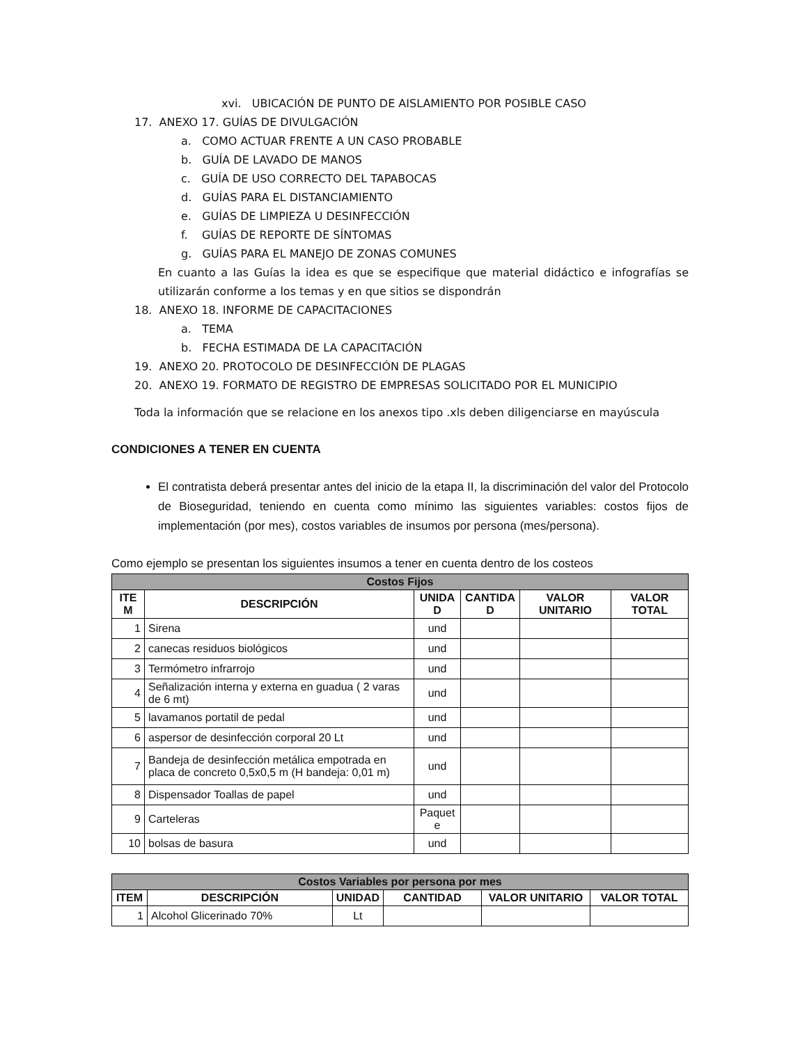xvi. UBICACIÓN DE PUNTO DE AISLAMIENTO POR POSIBLE CASO
17. ANEXO 17. GUÍAS DE DIVULGACIÓN
a. COMO ACTUAR FRENTE A UN CASO PROBABLE
b. GUÍA DE LAVADO DE MANOS
c. GUÍA DE USO CORRECTO DEL TAPABOCAS
d. GUÍAS PARA EL DISTANCIAMIENTO
e. GUÍAS DE LIMPIEZA U DESINFECCIÓN
f. GUÍAS DE REPORTE DE SÍNTOMAS
g. GUÍAS PARA EL MANEJO DE ZONAS COMUNES
En cuanto a las Guías la idea es que se especifique que material didáctico e infografías se utilizarán conforme a los temas y en que sitios se dispondrán
18. ANEXO 18. INFORME DE CAPACITACIONES
a. TEMA
b. FECHA ESTIMADA DE LA CAPACITACIÓN
19. ANEXO 20. PROTOCOLO DE DESINFECCIÓN DE PLAGAS
20. ANEXO 19. FORMATO DE REGISTRO DE EMPRESAS SOLICITADO POR EL MUNICIPIO
Toda la información que se relacione en los anexos tipo .xls deben diligenciarse en mayúscula
CONDICIONES A TENER EN CUENTA
El contratista deberá presentar antes del inicio de la etapa II, la discriminación del valor del Protocolo de Bioseguridad, teniendo en cuenta como mínimo las siguientes variables: costos fijos de implementación (por mes), costos variables de insumos por persona (mes/persona).
Como ejemplo se presentan los siguientes insumos a tener en cuenta dentro de los costeos
| Costos Fijos | | | | | |
| --- | --- | --- | --- | --- | --- |
| ITE M | DESCRIPCIÓN | UNIDA D | CANTIDA D | VALOR UNITARIO | VALOR TOTAL |
| 1 | Sirena | und | | | |
| 2 | canecas residuos biológicos | und | | | |
| 3 | Termómetro infrarrojo | und | | | |
| 4 | Señalización interna y externa en guadua ( 2 varas de 6 mt) | und | | | |
| 5 | lavamanos portatil de pedal | und | | | |
| 6 | aspersor de desinfección corporal 20 Lt | und | | | |
| 7 | Bandeja de desinfección metálica empotrada en placa de concreto 0,5x0,5 m (H bandeja: 0,01 m) | und | | | |
| 8 | Dispensador Toallas de papel | und | | | |
| 9 | Carteleras | Paquet e | | | |
| 10 | bolsas de basura | und | | | |
| Costos Variables por persona por mes | | | | | |
| --- | --- | --- | --- | --- | --- |
| ITEM | DESCRIPCIÓN | UNIDAD | CANTIDAD | VALOR UNITARIO | VALOR TOTAL |
| 1 | Alcohol Glicerinado 70% | Lt | | | |